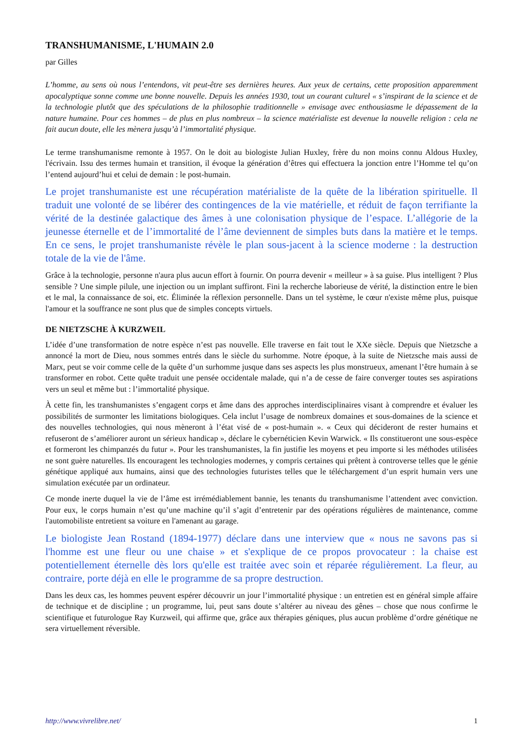TRANSHUMANISME, L'HUMAIN 2.0
par Gilles
L’homme, au sens où nous l’entendons, vit peut-être ses dernières heures. Aux yeux de certains, cette proposition apparemment apocalyptique sonne comme une bonne nouvelle. Depuis les années 1930, tout un courant culturel « s’inspirant de la science et de la technologie plutôt que des spéculations de la philosophie traditionnelle » envisage avec enthousiasme le dépassement de la nature humaine. Pour ces hommes – de plus en plus nombreux – la science matérialiste est devenue la nouvelle religion : cela ne fait aucun doute, elle les mènera jusqu’à l’immortalité physique.
Le terme transhumanisme remonte à 1957. On le doit au biologiste Julian Huxley, frère du non moins connu Aldous Huxley, l'écrivain. Issu des termes humain et transition, il évoque la génération d’êtres qui effectuera la jonction entre l’Homme tel qu’on l’entend aujourd’hui et celui de demain : le post-humain.
Le projet transhumaniste est une récupération matérialiste de la quête de la libération spirituelle. Il traduit une volonté de se libérer des contingences de la vie matérielle, et réduit de façon terrifiante la vérité de la destinée galactique des âmes à une colonisation physique de l’espace. L’allégorie de la jeunesse éternelle et de l’immortalité de l’âme deviennent de simples buts dans la matière et le temps. En ce sens, le projet transhumaniste révèle le plan sous-jacent à la science moderne : la destruction totale de la vie de l'âme.
Grâce à la technologie, personne n'aura plus aucun effort à fournir. On pourra devenir « meilleur » à sa guise. Plus intelligent ? Plus sensible ? Une simple pilule, une injection ou un implant suffiront. Fini la recherche laborieuse de vérité, la distinction entre le bien et le mal, la connaissance de soi, etc. Éliminée la réflexion personnelle. Dans un tel système, le cœur n'existe même plus, puisque l'amour et la souffrance ne sont plus que de simples concepts virtuels.
DE NIETZSCHE À KURZWEIL
L’idée d’une transformation de notre espèce n’est pas nouvelle. Elle traverse en fait tout le XXe siècle. Depuis que Nietzsche a annoncé la mort de Dieu, nous sommes entrés dans le siècle du surhomme. Notre époque, à la suite de Nietzsche mais aussi de Marx, peut se voir comme celle de la quête d’un surhomme jusque dans ses aspects les plus monstrueux, amenant l’être humain à se transformer en robot. Cette quête traduit une pensée occidentale malade, qui n’a de cesse de faire converger toutes ses aspirations vers un seul et même but : l’immortalité physique.
À cette fin, les transhumanistes s’engagent corps et âme dans des approches interdisciplinaires visant à comprendre et évaluer les possibilités de surmonter les limitations biologiques. Cela inclut l’usage de nombreux domaines et sous-domaines de la science et des nouvelles technologies, qui nous mèneront à l’état visé de « post-humain ». « Ceux qui décideront de rester humains et refuseront de s’améliorer auront un sérieux handicap », déclare le cybernéticien Kevin Warwick. « Ils constitueront une sous-espèce et formeront les chimpanzés du futur ». Pour les transhumanistes, la fin justifie les moyens et peu importe si les méthodes utilisées ne sont guère naturelles. Ils encouragent les technologies modernes, y compris certaines qui prêtent à controverse telles que le génie génétique appliqué aux humains, ainsi que des technologies futuristes telles que le téléchargement d’un esprit humain vers une simulation exécutée par un ordinateur.
Ce monde inerte duquel la vie de l’âme est irrémédiablement bannie, les tenants du transhumanisme l’attendent avec conviction. Pour eux, le corps humain n’est qu’une machine qu’il s’agit d’entretenir par des opérations régulières de maintenance, comme l'automobiliste entretient sa voiture en l'amenant au garage.
Le biologiste Jean Rostand (1894-1977) déclare dans une interview que « nous ne savons pas si l'homme est une fleur ou une chaise » et s'explique de ce propos provocateur : la chaise est potentiellement éternelle dès lors qu'elle est traitée avec soin et réparée régulièrement. La fleur, au contraire, porte déjà en elle le programme de sa propre destruction.
Dans les deux cas, les hommes peuvent espérer découvrir un jour l’immortalité physique : un entretien est en général simple affaire de technique et de discipline ; un programme, lui, peut sans doute s’altérer au niveau des gênes – chose que nous confirme le scientifique et futurologue Ray Kurzweil, qui affirme que, grâce aux thérapies géniques, plus aucun problème d’ordre génétique ne sera virtuellement réversible.
http://www.vivrelibre.net/ 1